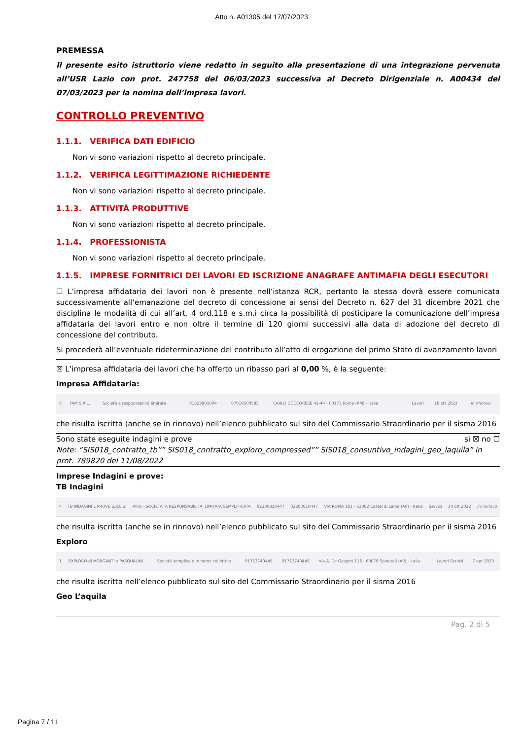Atto n. A01305 del 17/07/2023
PREMESSA
Il presente esito istruttorio viene redatto in seguito alla presentazione di una integrazione pervenuta all’USR Lazio con prot. 247758 del 06/03/2023 successiva al Decreto Dirigenziale n. A00434 del 07/03/2023 per la nomina dell’impresa lavori.
CONTROLLO PREVENTIVO
1.1.1. VERIFICA DATI EDIFICIO
Non vi sono variazioni rispetto al decreto principale.
1.1.2. VERIFICA LEGITTIMAZIONE RICHIEDENTE
Non vi sono variazioni rispetto al decreto principale.
1.1.3. ATTIVITÀ PRODUTTIVE
Non vi sono variazioni rispetto al decreto principale.
1.1.4. PROFESSIONISTA
Non vi sono variazioni rispetto al decreto principale.
1.1.5. IMPRESE FORNITRICI DEI LAVORI ED ISCRIZIONE ANAGRAFE ANTIMAFIA DEGLI ESECUTORI
☐ L’impresa affidataria dei lavori non è presente nell’istanza RCR, pertanto la stessa dovrà essere comunicata successivamente all’emanazione del decreto di concessione ai sensi del Decreto n. 627 del 31 dicembre 2021 che disciplina le modalità di cui all’art. 4 ord.118 e s.m.i circa la possibilità di posticipare la comunicazione dell’impresa affidataria dei lavori entro e non oltre il termine di 120 giorni successivi alla data di adozione del decreto di concessione del contributo.
Si procederà all’eventuale rideterminazione del contributo all’atto di erogazione del primo Stato di avanzamento lavori
☒ L’impresa affidataria dei lavori che ha offerto un ribasso pari al 0,00 %, è la seguente:
Impresa Affidataria:
| 6 | FAM S.R.L. | Società a responsabilità limitata | 01823801004 | 07619500585 | CARLO COCCORESE 42-44 - 00173 Roma (RM) - Italia | Lavori | 18 ott 2022 | In rinnovo |
che risulta iscritta (anche se in rinnovo) nell’elenco pubblicato sul sito del Commissario Straordinario per il sisma 2016
Sono state eseguite indagini e prove sì ☒ no ☐
Note: “SIS018_contratto_tb”” SIS018_contratto_exploro_compressed”” SIS018_consuntivo_indagini_geo_laquila” in prot. 789820 del 11/08/2022
Imprese Indagini e prove:
TB Indagini
| 4 | TB INDAGINI E PROVE S.R.L.S. | Altro - SOCIETA' A RESPONSABILITA' LIMITATA SEMPLIFICATA | 02280810447 | 02280810447 | VIA ROMA 181 - 63082 Castel di Lama (AP) - Italia | Servizi | 30 ott 2022 | In rinnovo |
che risulta iscritta (anche se in rinnovo) nell’elenco pubblicato sul sito del Commissario Straordinario per il sisma 2016
Exploro
| 1 | EXPLORO di MORGANTI e PASQUALINI | Società semplice e in nome collettivo | 01713740445 | 01713740445 | Via A. De Gasperi 116 - 63078 Spinetoli (AP) - Italia | Lavori Servizi | 7 apr 2023 |
che risulta iscritta nell’elenco pubblicato sul sito del Commissario Straordinario per il sisma 2016
Geo L’aquila
Pag. 2 di 5
Pagina 7 / 11